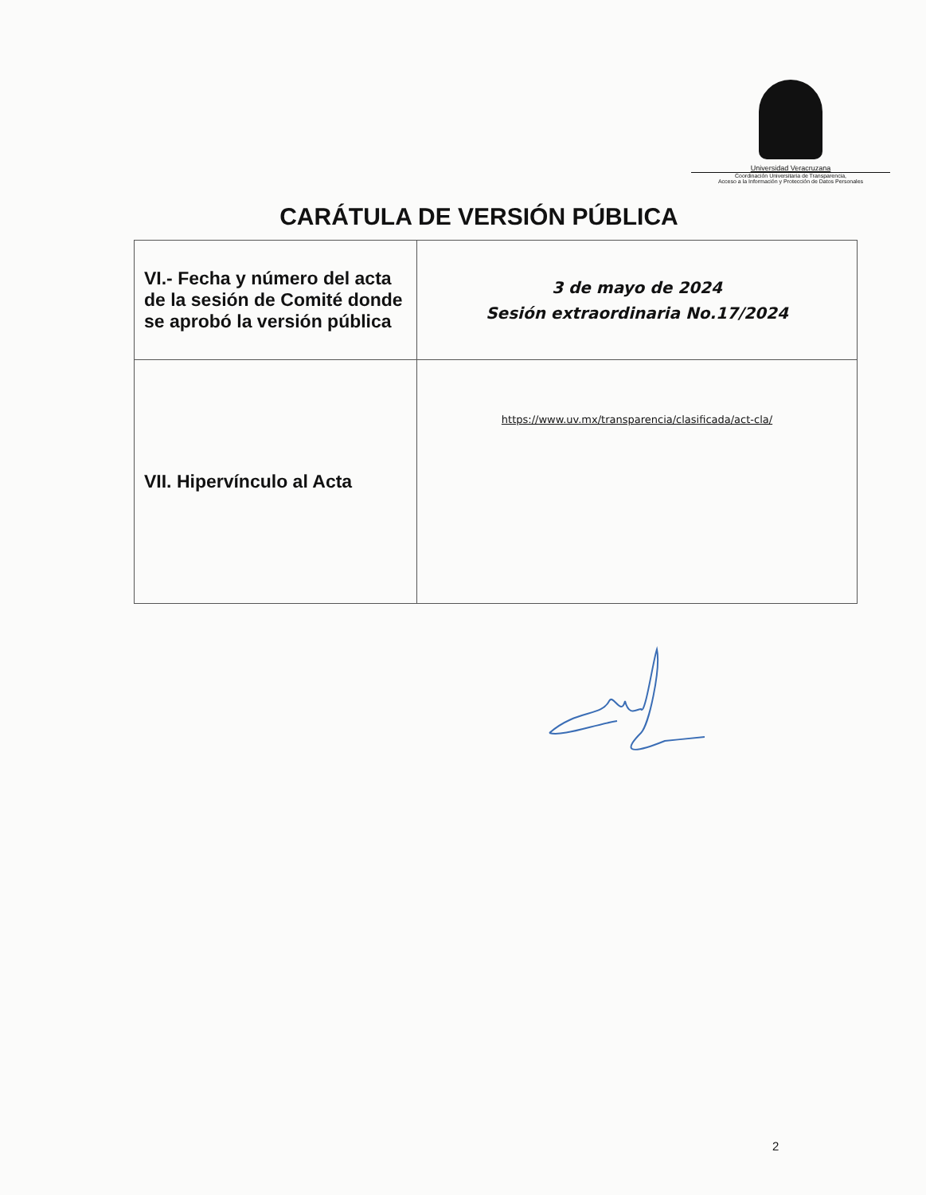Universidad Veracruzana
Coordinación Universitaria de Transparencia,
Acceso a la Información y Protección de Datos Personales
CARÁTULA DE VERSIÓN PÚBLICA
| VI.- Fecha y número del acta de la sesión de Comité donde se aprobó la versión pública | 3 de mayo de 2024 Sesión extraordinaria No.17/2024 |
| VII. Hipervínculo al Acta | https://www.uv.mx/transparencia/clasificada/act-cla/ |
2